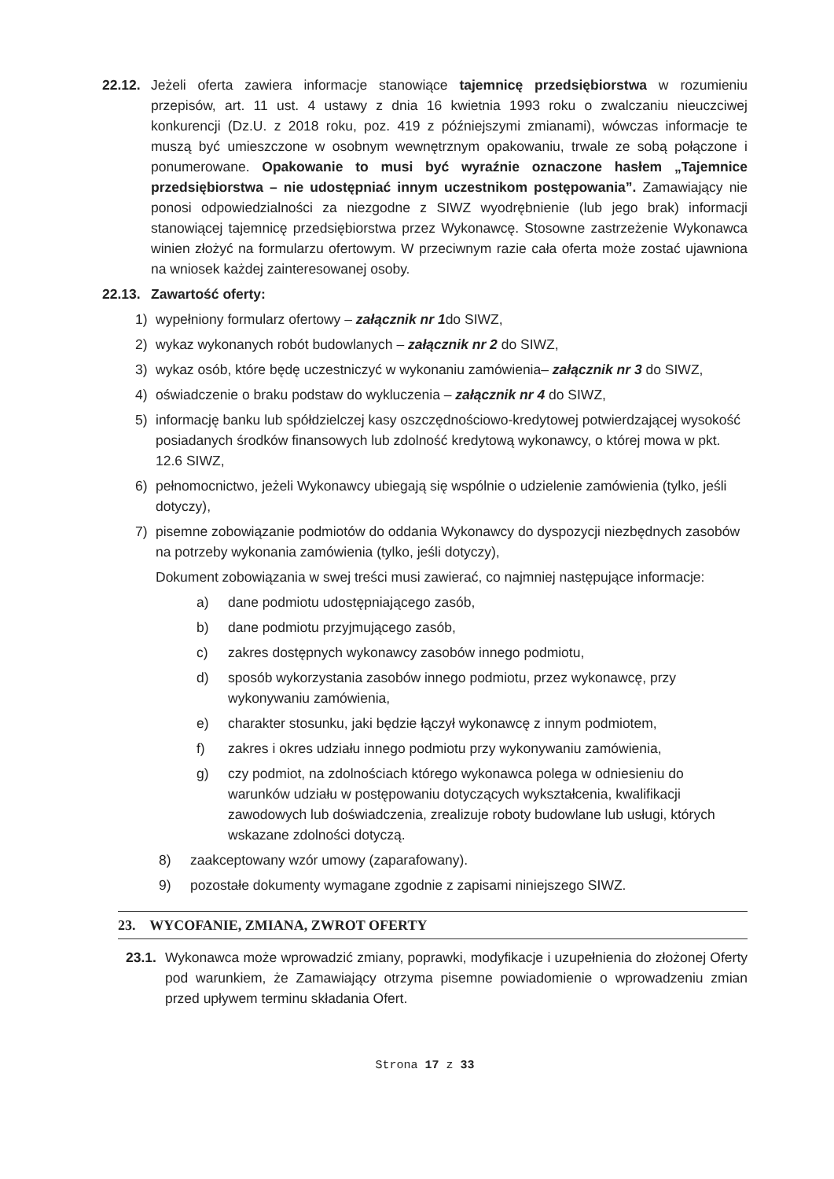22.12. Jeżeli oferta zawiera informacje stanowiące tajemnicę przedsiębiorstwa w rozumieniu przepisów, art. 11 ust. 4 ustawy z dnia 16 kwietnia 1993 roku o zwalczaniu nieuczciwej konkurencji (Dz.U. z 2018 roku, poz. 419 z późniejszymi zmianami), wówczas informacje te muszą być umieszczone w osobnym wewnętrznym opakowaniu, trwale ze sobą połączone i ponumerowane. Opakowanie to musi być wyraźnie oznaczone hasłem „Tajemnice przedsiębiorstwa – nie udostępniać innym uczestnikom postępowania”. Zamawiający nie ponosi odpowiedzialności za niezgodne z SIWZ wyodrębnienie (lub jego brak) informacji stanowiącej tajemnicę przedsiębiorstwa przez Wykonawcę. Stosowne zastrzeżenie Wykonawca winien złożyć na formularzu ofertowym. W przeciwnym razie cała oferta może zostać ujawniona na wniosek każdej zainteresowanej osoby.
22.13. Zawartość oferty:
1) wypełniony formularz ofertowy – załącznik nr 1do SIWZ,
2) wykaz wykonanych robót budowlanych – załącznik nr 2 do SIWZ,
3) wykaz osób, które będę uczestniczyć w wykonaniu zamówienia– załącznik nr 3 do SIWZ,
4) oświadczenie o braku podstaw do wykluczenia – załącznik nr 4 do SIWZ,
5) informację banku lub spółdzielczej kasy oszczędnościowo-kredytowej potwierdzającej wysokość posiadanych środków finansowych lub zdolność kredytową wykonawcy, o której mowa w pkt. 12.6 SIWZ,
6) pełnomocnictwo, jeżeli Wykonawcy ubiegają się wspólnie o udzielenie zamówienia (tylko, jeśli dotyczy),
7) pisemne zobowiązanie podmiotów do oddania Wykonawcy do dyspozycji niezbędnych zasobów na potrzeby wykonania zamówienia (tylko, jeśli dotyczy),
Dokument zobowiązania w swej treści musi zawierać, co najmniej następujące informacje:
a) dane podmiotu udostępniającego zasób,
b) dane podmiotu przyjmującego zasób,
c) zakres dostępnych wykonawcy zasobów innego podmiotu,
d) sposób wykorzystania zasobów innego podmiotu, przez wykonawcę, przy wykonywaniu zamówienia,
e) charakter stosunku, jaki będzie łączył wykonawcę z innym podmiotem,
f) zakres i okres udziału innego podmiotu przy wykonywaniu zamówienia,
g) czy podmiot, na zdolnościach którego wykonawca polega w odniesieniu do warunków udziału w postępowaniu dotyczących wykształcenia, kwalifikacji zawodowych lub doświadczenia, zrealizuje roboty budowlane lub usługi, których wskazane zdolności dotyczą.
8) zaakceptowany wzór umowy (zaparafowany).
9) pozostałe dokumenty wymagane zgodnie z zapisami niniejszego SIWZ.
23. WYCOFANIE, ZMIANA, ZWROT OFERTY
23.1. Wykonawca może wprowadzić zmiany, poprawki, modyfikacje i uzupełnienia do złożonej Oferty pod warunkiem, że Zamawiający otrzyma pisemne powiadomienie o wprowadzeniu zmian przed upływem terminu składania Ofert.
Strona 17 z 33